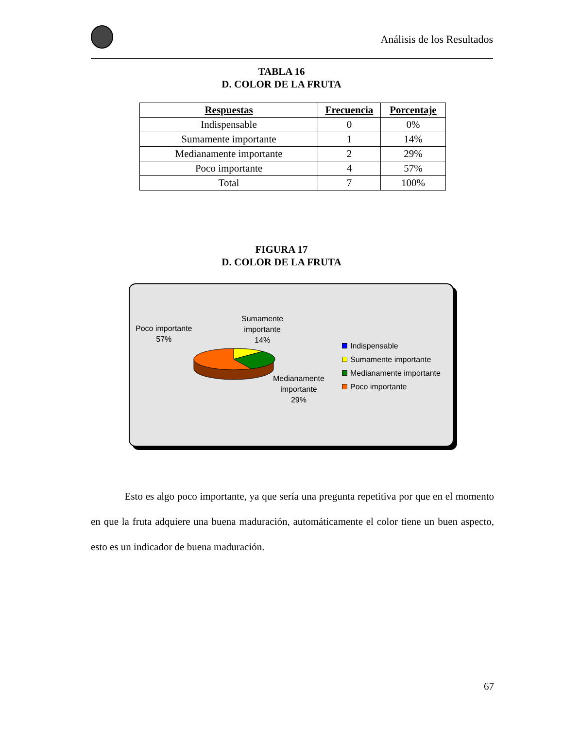Análisis de los Resultados
TABLA 16
D. COLOR DE LA FRUTA
| Respuestas | Frecuencia | Porcentaje |
| --- | --- | --- |
| Indispensable | 0 | 0% |
| Sumamente importante | 1 | 14% |
| Medianamente importante | 2 | 29% |
| Poco importante | 4 | 57% |
| Total | 7 | 100% |
FIGURA 17
D. COLOR DE LA FRUTA
Poco importante
57%
Sumamente
importante
14%
Medianamente
importante
29%
Indispensable
Sumamente importante
Medianamente importante
Poco importante
Esto es algo poco importante, ya que sería una pregunta repetitiva por que en el momento en que la fruta adquiere una buena maduración, automáticamente el color tiene un buen aspecto, esto es un indicador de buena maduración.
67